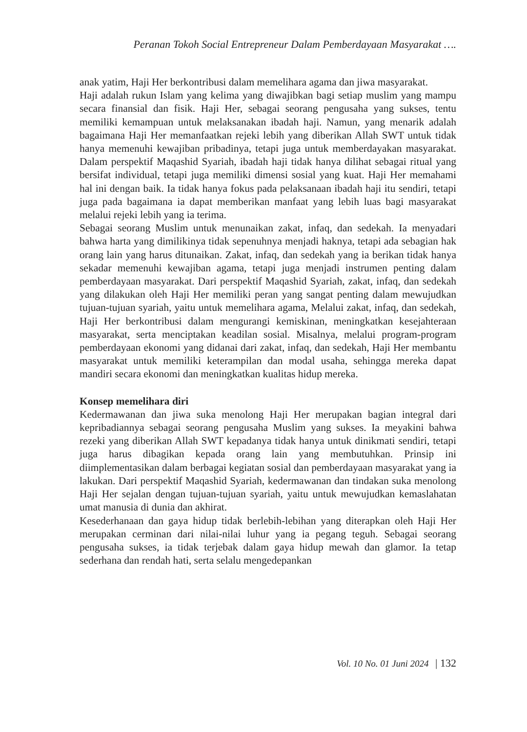Peranan Tokoh Social Entrepreneur Dalam Pemberdayaan Masyarakat ….
anak yatim, Haji Her berkontribusi dalam memelihara agama dan jiwa masyarakat.
Haji adalah rukun Islam yang kelima yang diwajibkan bagi setiap muslim yang mampu secara finansial dan fisik. Haji Her, sebagai seorang pengusaha yang sukses, tentu memiliki kemampuan untuk melaksanakan ibadah haji. Namun, yang menarik adalah bagaimana Haji Her memanfaatkan rejeki lebih yang diberikan Allah SWT untuk tidak hanya memenuhi kewajiban pribadinya, tetapi juga untuk memberdayakan masyarakat. Dalam perspektif Maqashid Syariah, ibadah haji tidak hanya dilihat sebagai ritual yang bersifat individual, tetapi juga memiliki dimensi sosial yang kuat. Haji Her memahami hal ini dengan baik. Ia tidak hanya fokus pada pelaksanaan ibadah haji itu sendiri, tetapi juga pada bagaimana ia dapat memberikan manfaat yang lebih luas bagi masyarakat melalui rejeki lebih yang ia terima.
Sebagai seorang Muslim untuk menunaikan zakat, infaq, dan sedekah. Ia menyadari bahwa harta yang dimilikinya tidak sepenuhnya menjadi haknya, tetapi ada sebagian hak orang lain yang harus ditunaikan. Zakat, infaq, dan sedekah yang ia berikan tidak hanya sekadar memenuhi kewajiban agama, tetapi juga menjadi instrumen penting dalam pemberdayaan masyarakat. Dari perspektif Maqashid Syariah, zakat, infaq, dan sedekah yang dilakukan oleh Haji Her memiliki peran yang sangat penting dalam mewujudkan tujuan-tujuan syariah, yaitu untuk memelihara agama, Melalui zakat, infaq, dan sedekah, Haji Her berkontribusi dalam mengurangi kemiskinan, meningkatkan kesejahteraan masyarakat, serta menciptakan keadilan sosial. Misalnya, melalui program-program pemberdayaan ekonomi yang didanai dari zakat, infaq, dan sedekah, Haji Her membantu masyarakat untuk memiliki keterampilan dan modal usaha, sehingga mereka dapat mandiri secara ekonomi dan meningkatkan kualitas hidup mereka.
Konsep memelihara diri
Kedermawanan dan jiwa suka menolong Haji Her merupakan bagian integral dari kepribadiannya sebagai seorang pengusaha Muslim yang sukses. Ia meyakini bahwa rezeki yang diberikan Allah SWT kepadanya tidak hanya untuk dinikmati sendiri, tetapi juga harus dibagikan kepada orang lain yang membutuhkan. Prinsip ini diimplementasikan dalam berbagai kegiatan sosial dan pemberdayaan masyarakat yang ia lakukan. Dari perspektif Maqashid Syariah, kedermawanan dan tindakan suka menolong Haji Her sejalan dengan tujuan-tujuan syariah, yaitu untuk mewujudkan kemaslahatan umat manusia di dunia dan akhirat.
Kesederhanaan dan gaya hidup tidak berlebih-lebihan yang diterapkan oleh Haji Her merupakan cerminan dari nilai-nilai luhur yang ia pegang teguh. Sebagai seorang pengusaha sukses, ia tidak terjebak dalam gaya hidup mewah dan glamor. Ia tetap sederhana dan rendah hati, serta selalu mengedepankan
Vol. 10 No. 01 Juni 2024 | 132